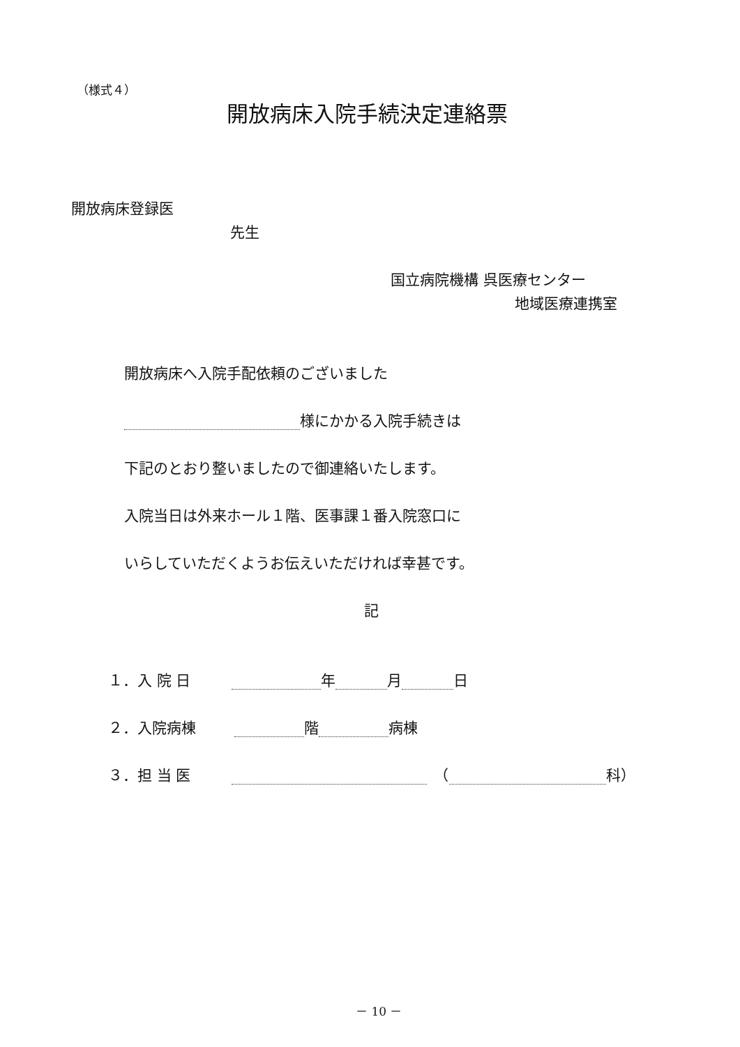（様式４）
開放病床入院手続決定連絡票
開放病床登録医
先生
国立病院機構 呉医療センター
地域医療連携室
開放病床へ入院手配依頼のございました
様にかかる入院手続きは
下記のとおり整いましたので御連絡いたします。
入院当日は外来ホール１階、医事課１番入院窓口に
いらしていただくようお伝えいただければ幸甚です。
記
１．入 院 日 年 月 日
２．入院病棟 階 病棟
３．担 当 医 　（ 科）
－ 10 －